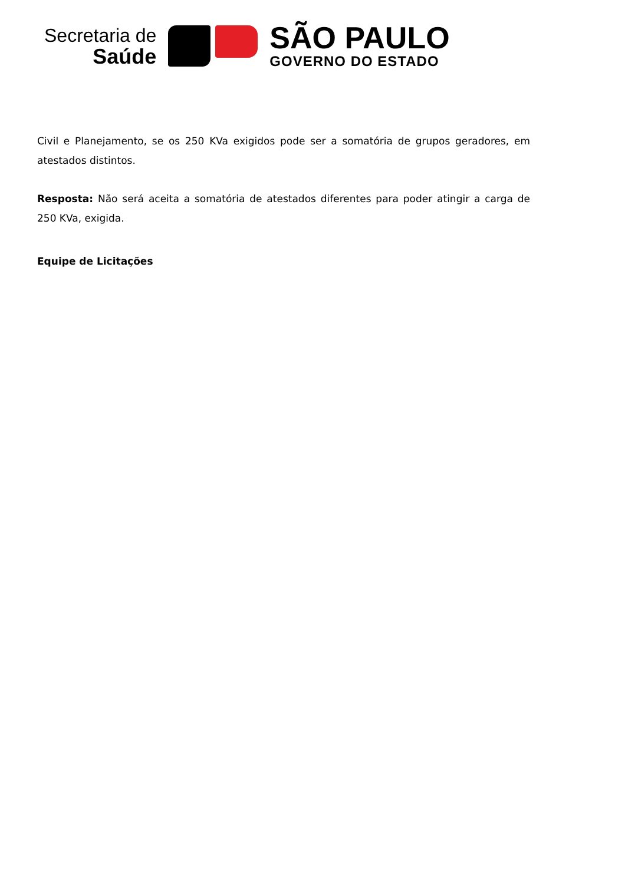Secretaria de
Saúde
SÃO PAULO
GOVERNO DO ESTADO
Civil e Planejamento, se os 250 KVa exigidos pode ser a somatória de grupos geradores, em atestados distintos.
Resposta: Não será aceita a somatória de atestados diferentes para poder atingir a carga de 250 KVa, exigida.
Equipe de Licitações